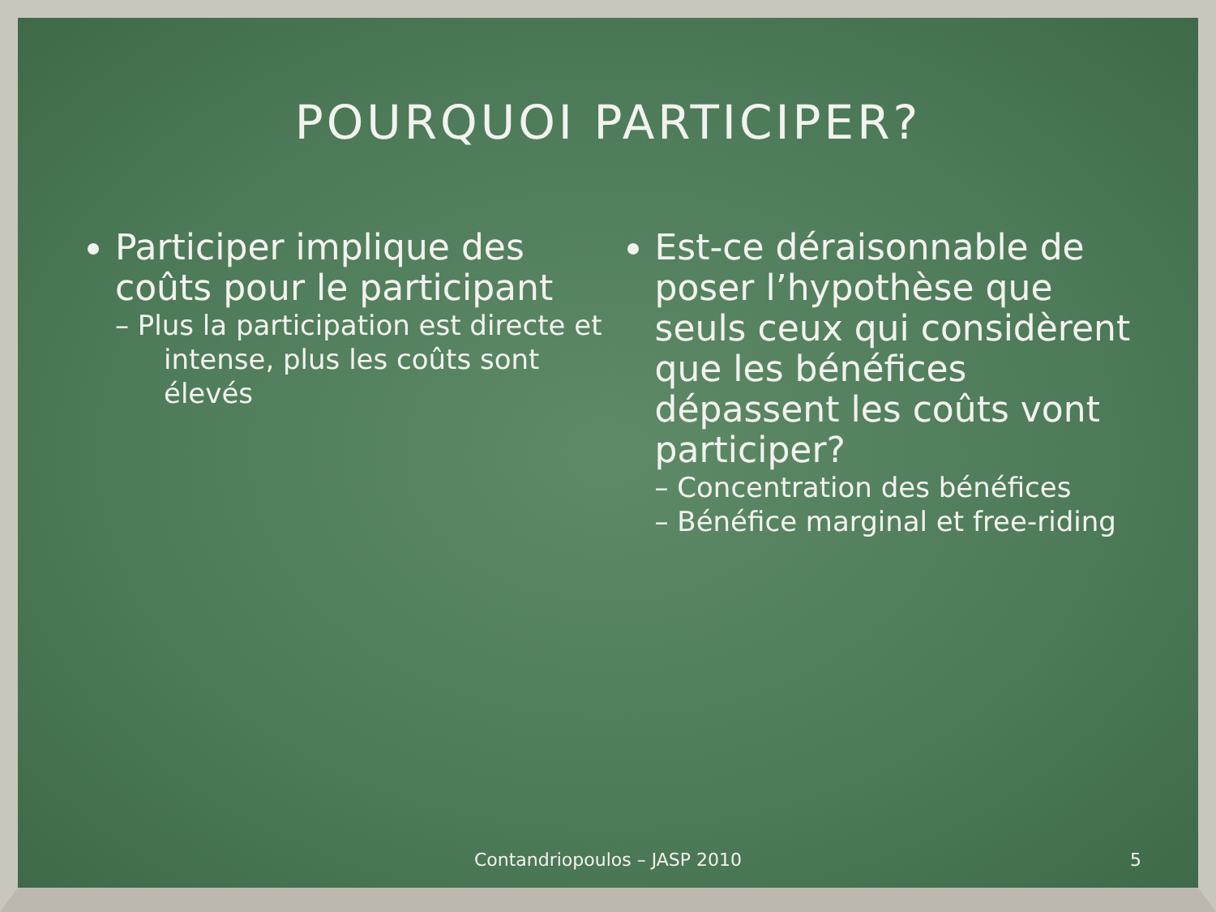POURQUOI PARTICIPER?
Participer implique des coûts pour le participant
– Plus la participation est directe et intense, plus les coûts sont élevés
Est-ce déraisonnable de poser l’hypothèse que seuls ceux qui considèrent que les bénéfices dépassent les coûts vont participer?
– Concentration des bénéfices
– Bénéfice marginal et free-riding
Contandriopoulos – JASP 2010 5